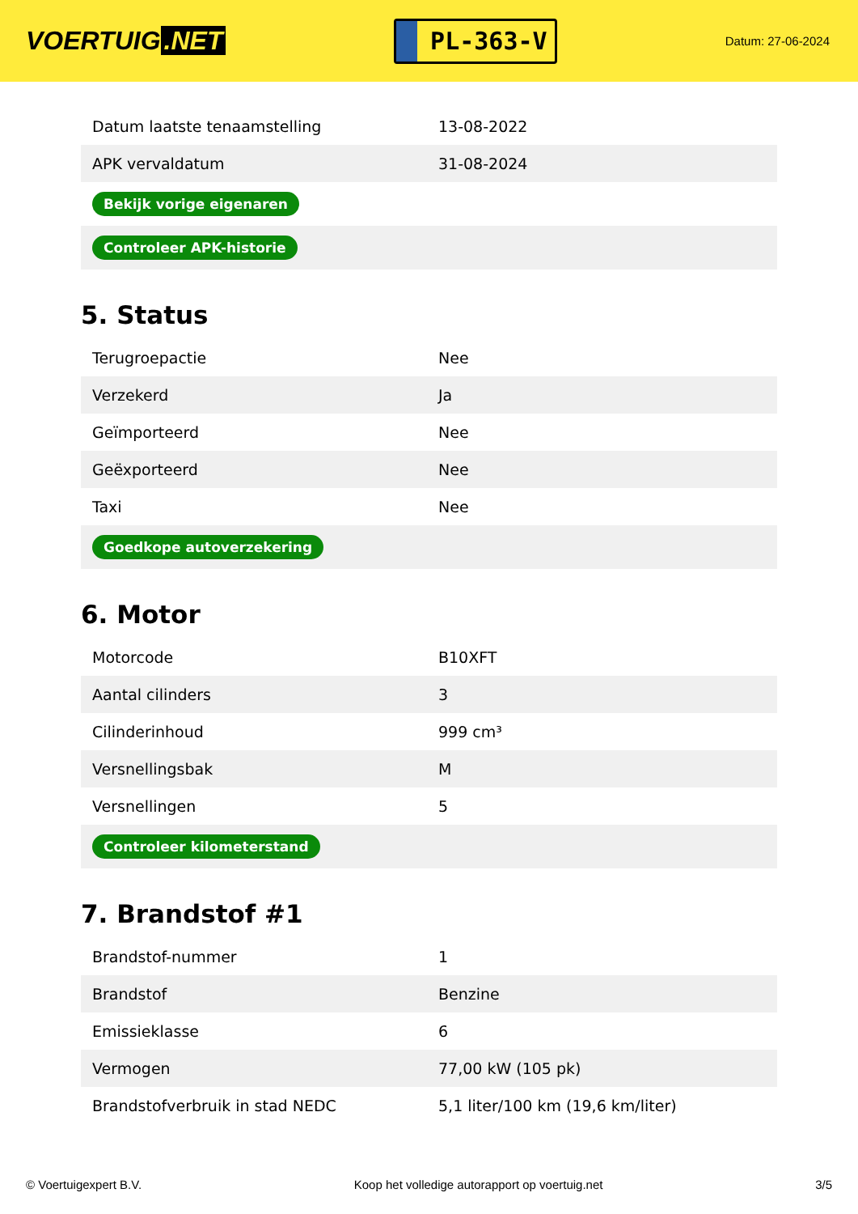VOERTUIG.NET
PL-363-V
Datum: 27-06-2024
| Datum laatste tenaamstelling | 13-08-2022 |
| APK vervaldatum | 31-08-2024 |
| Bekijk vorige eigenaren | |
| Controleer APK-historie | |
5. Status
| Terugroepactie | Nee |
| Verzekerd | Ja |
| Geïmporteerd | Nee |
| Geëxporteerd | Nee |
| Taxi | Nee |
| Goedkope autoverzekering | |
6. Motor
| Motorcode | B10XFT |
| Aantal cilinders | 3 |
| Cilinderinhoud | 999 cm³ |
| Versnellingsbak | M |
| Versnellingen | 5 |
| Controleer kilometerstand | |
7. Brandstof #1
| Brandstof-nummer | 1 |
| Brandstof | Benzine |
| Emissieklasse | 6 |
| Vermogen | 77,00 kW (105 pk) |
| Brandstofverbruik in stad NEDC | 5,1 liter/100 km (19,6 km/liter) |
© Voertuigexpert B.V. Koop het volledige autorapport op voertuig.net 3/5